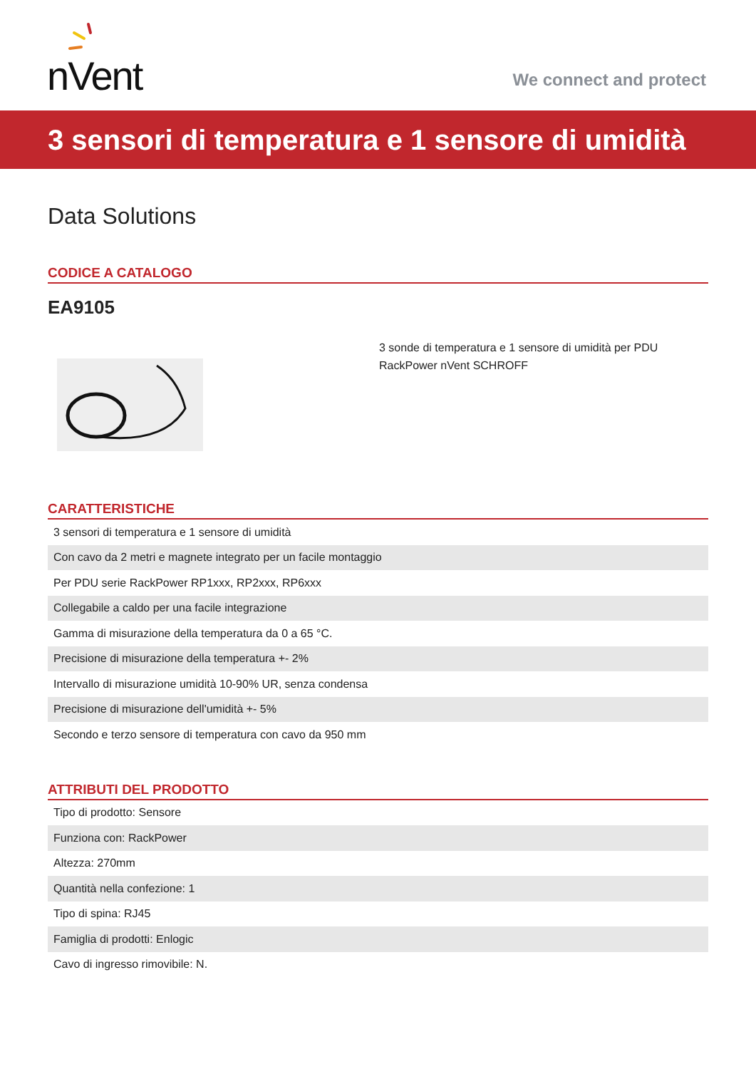nVent
We connect and protect
3 sensori di temperatura e 1 sensore di umidità
Data Solutions
CODICE A CATALOGO
EA9105
3 sonde di temperatura e 1 sensore di umidità per PDU RackPower nVent SCHROFF
CARATTERISTICHE
| 3 sensori di temperatura e 1 sensore di umidità |
| Con cavo da 2 metri e magnete integrato per un facile montaggio |
| Per PDU serie RackPower RP1xxx, RP2xxx, RP6xxx |
| Collegabile a caldo per una facile integrazione |
| Gamma di misurazione della temperatura da 0 a 65 °C. |
| Precisione di misurazione della temperatura +- 2% |
| Intervallo di misurazione umidità 10-90% UR, senza condensa |
| Precisione di misurazione dell'umidità +- 5% |
| Secondo e terzo sensore di temperatura con cavo da 950 mm |
ATTRIBUTI DEL PRODOTTO
| Tipo di prodotto: Sensore |
| Funziona con: RackPower |
| Altezza: 270mm |
| Quantità nella confezione: 1 |
| Tipo di spina: RJ45 |
| Famiglia di prodotti: Enlogic |
| Cavo di ingresso rimovibile: N. |